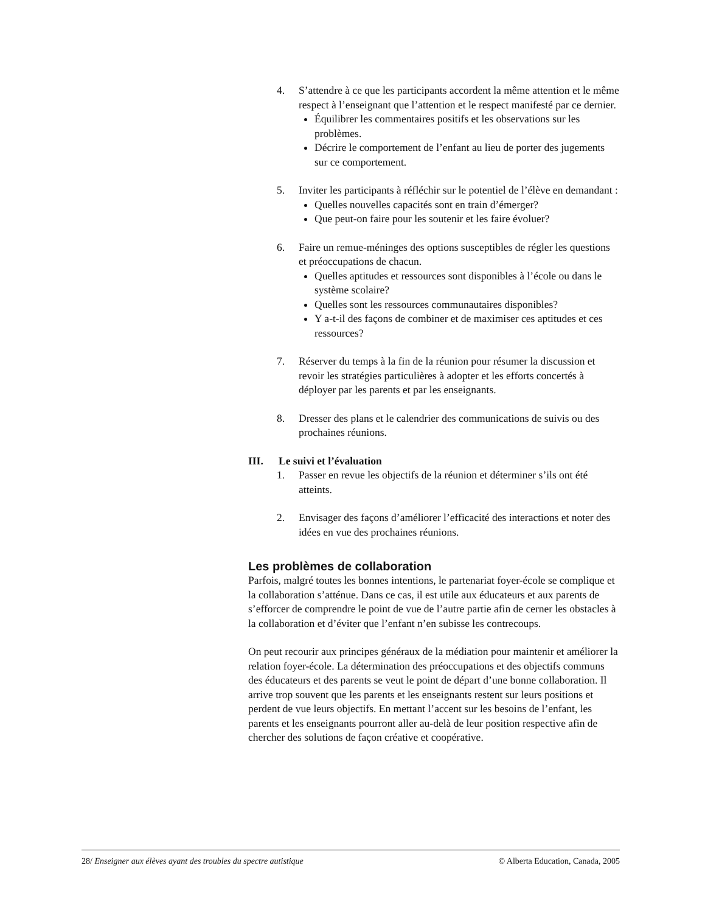4. S’attendre à ce que les participants accordent la même attention et le même respect à l’enseignant que l’attention et le respect manifesté par ce dernier.
Équilibrer les commentaires positifs et les observations sur les problèmes.
Décrire le comportement de l’enfant au lieu de porter des jugements sur ce comportement.
5. Inviter les participants à réfléchir sur le potentiel de l’élève en demandant :
Quelles nouvelles capacités sont en train d’émerger?
Que peut-on faire pour les soutenir et les faire évoluer?
6. Faire un remue-méninges des options susceptibles de régler les questions et préoccupations de chacun.
Quelles aptitudes et ressources sont disponibles à l’école ou dans le système scolaire?
Quelles sont les ressources communautaires disponibles?
Y a-t-il des façons de combiner et de maximiser ces aptitudes et ces ressources?
7. Réserver du temps à la fin de la réunion pour résumer la discussion et revoir les stratégies particulières à adopter et les efforts concertés à déployer par les parents et par les enseignants.
8. Dresser des plans et le calendrier des communications de suivis ou des prochaines réunions.
III. Le suivi et l’évaluation
1. Passer en revue les objectifs de la réunion et déterminer s’ils ont été atteints.
2. Envisager des façons d’améliorer l’efficacité des interactions et noter des idées en vue des prochaines réunions.
Les problèmes de collaboration
Parfois, malgré toutes les bonnes intentions, le partenariat foyer-école se complique et la collaboration s’atténue. Dans ce cas, il est utile aux éducateurs et aux parents de s’efforcer de comprendre le point de vue de l’autre partie afin de cerner les obstacles à la collaboration et d’éviter que l’enfant n’en subisse les contrecoups.
On peut recourir aux principes généraux de la médiation pour maintenir et améliorer la relation foyer-école. La détermination des préoccupations et des objectifs communs des éducateurs et des parents se veut le point de départ d’une bonne collaboration. Il arrive trop souvent que les parents et les enseignants restent sur leurs positions et perdent de vue leurs objectifs. En mettant l’accent sur les besoins de l’enfant, les parents et les enseignants pourront aller au-delà de leur position respective afin de chercher des solutions de façon créative et coopérative.
28/ Enseigner aux élèves ayant des troubles du spectre autistique © Alberta Education, Canada, 2005